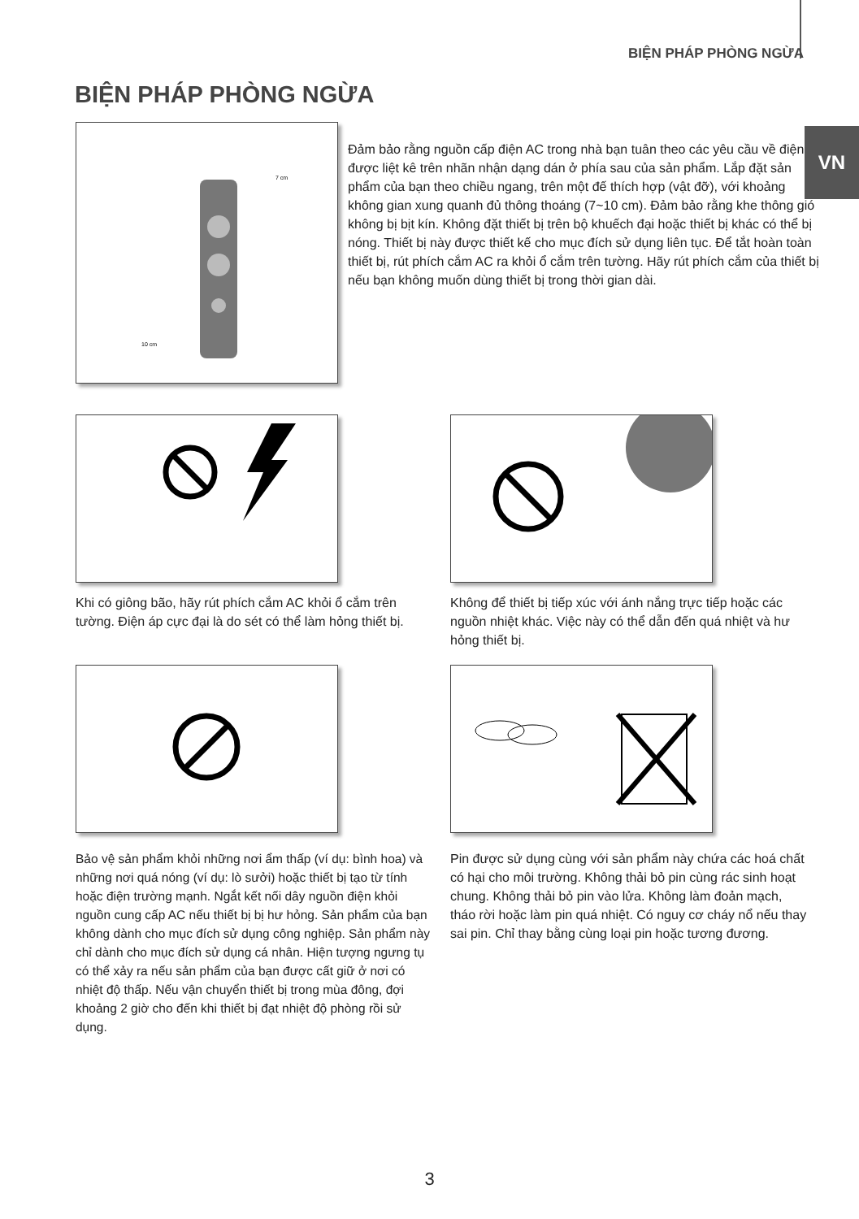BIỆN PHÁP PHÒNG NGỪA
VN
BIỆN PHÁP PHÒNG NGỪA
10 cm
7 cm
Đảm bảo rằng nguồn cấp điện AC trong nhà bạn tuân theo các yêu cầu về điện được liệt kê trên nhãn nhận dạng dán ở phía sau của sản phẩm. Lắp đặt sản phẩm của bạn theo chiều ngang, trên một đế thích hợp (vật đỡ), với khoảng không gian xung quanh đủ thông thoáng (7~10 cm). Đảm bảo rằng khe thông gió không bị bịt kín. Không đặt thiết bị trên bộ khuếch đại hoặc thiết bị khác có thể bị nóng. Thiết bị này được thiết kế cho mục đích sử dụng liên tục. Để tắt hoàn toàn thiết bị, rút phích cắm AC ra khỏi ổ cắm trên tường. Hãy rút phích cắm của thiết bị nếu bạn không muốn dùng thiết bị trong thời gian dài.
Khi có giông bão, hãy rút phích cắm AC khỏi ổ cắm trên tường. Điện áp cực đại là do sét có thể làm hỏng thiết bị.
Không để thiết bị tiếp xúc với ánh nắng trực tiếp hoặc các nguồn nhiệt khác. Việc này có thể dẫn đến quá nhiệt và hư hỏng thiết bị.
Bảo vệ sản phẩm khỏi những nơi ẩm thấp (ví dụ: bình hoa) và những nơi quá nóng (ví dụ: lò sưởi) hoặc thiết bị tạo từ tính hoặc điện trường mạnh. Ngắt kết nối dây nguồn điện khỏi nguồn cung cấp AC nếu thiết bị bị hư hỏng. Sản phẩm của bạn không dành cho mục đích sử dụng công nghiệp. Sản phẩm này chỉ dành cho mục đích sử dụng cá nhân. Hiện tượng ngưng tụ có thể xảy ra nếu sản phẩm của bạn được cất giữ ở nơi có nhiệt độ thấp. Nếu vận chuyển thiết bị trong mùa đông, đợi khoảng 2 giờ cho đến khi thiết bị đạt nhiệt độ phòng rồi sử dụng.
Pin được sử dụng cùng với sản phẩm này chứa các hoá chất có hại cho môi trường. Không thải bỏ pin cùng rác sinh hoạt chung. Không thải bỏ pin vào lửa. Không làm đoản mạch, tháo rời hoặc làm pin quá nhiệt. Có nguy cơ cháy nổ nếu thay sai pin. Chỉ thay bằng cùng loại pin hoặc tương đương.
3